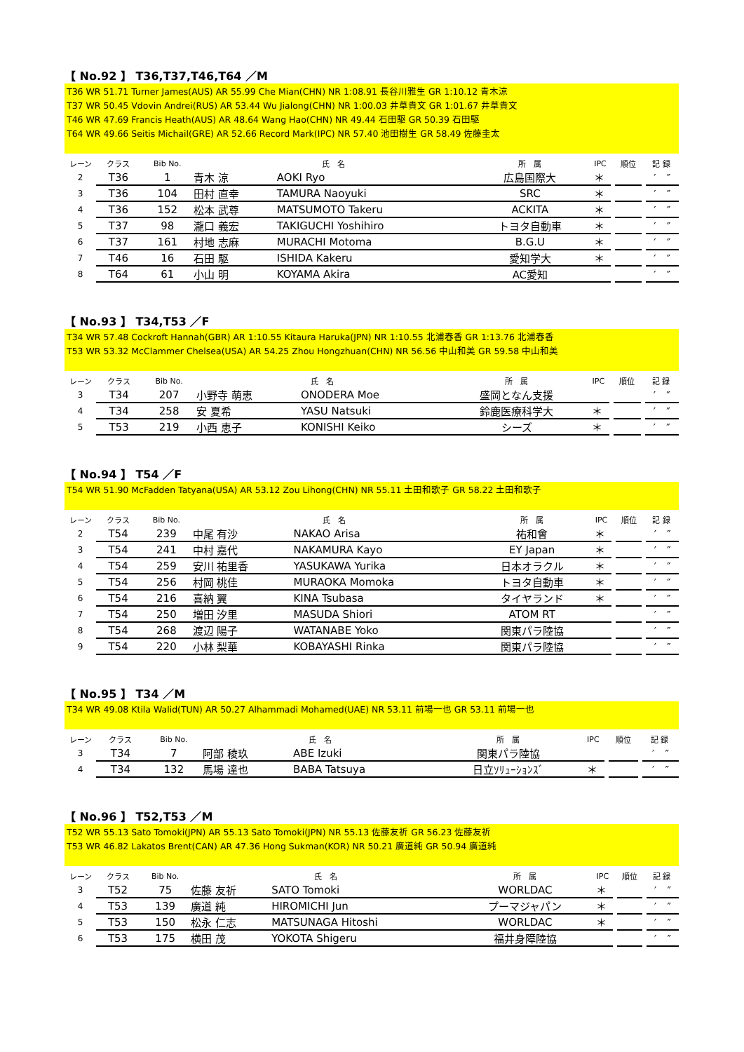【 No.92 】 T36,T37,T46,T64 ／M
T36 WR 51.71 Turner James(AUS) AR 55.99 Che Mian(CHN) NR 1:08.91 長谷川雅生 GR 1:10.12 青木涼
T37 WR 50.45 Vdovin Andrei(RUS) AR 53.44 Wu Jialong(CHN) NR 1:00.03 井草貴文 GR 1:01.67 井草貴文
T46 WR 47.69 Francis Heath(AUS) AR 48.64 Wang Hao(CHN) NR 49.44 石田駆 GR 50.39 石田駆
T64 WR 49.66 Seitis Michail(GRE) AR 52.66 Record Mark(IPC) NR 57.40 池田樹生 GR 58.49 佐藤圭太
| レーン | クラス | Bib No. | 氏 名 | | 所 属 | IPC | 順位 | 記 録 |
| --- | --- | --- | --- | --- | --- | --- | --- | --- |
| 2 | T36 | 1 | 青木 涼 | AOKI Ryo | 広島国際大 | ＊ | | ′ ″ |
| 3 | T36 | 104 | 田村 直幸 | TAMURA Naoyuki | SRC | ＊ | | ′ ″ |
| 4 | T36 | 152 | 松本 武尊 | MATSUMOTO Takeru | ACKITA | ＊ | | ′ ″ |
| 5 | T37 | 98 | 瀧口 義宏 | TAKIGUCHI Yoshihiro | トヨタ自動車 | ＊ | | ′ ″ |
| 6 | T37 | 161 | 村地 志麻 | MURACHI Motoma | B.G.U | ＊ | | ′ ″ |
| 7 | T46 | 16 | 石田 駆 | ISHIDA Kakeru | 愛知学大 | ＊ | | ′ ″ |
| 8 | T64 | 61 | 小山 明 | KOYAMA Akira | AC愛知 | | | ′ ″ |
【 No.93 】 T34,T53 ／F
T34 WR 57.48 Cockroft Hannah(GBR) AR 1:10.55 Kitaura Haruka(JPN) NR 1:10.55 北浦春香 GR 1:13.76 北浦春香
T53 WR 53.32 McClammer Chelsea(USA) AR 54.25 Zhou Hongzhuan(CHN) NR 56.56 中山和美 GR 59.58 中山和美
| レーン | クラス | Bib No. | 氏 名 | | 所 属 | IPC | 順位 | 記 録 |
| --- | --- | --- | --- | --- | --- | --- | --- | --- |
| 3 | T34 | 207 | 小野寺 萌恵 | ONODERA Moe | 盛岡となん支援 | | | ′ ″ |
| 4 | T34 | 258 | 安 夏希 | YASU Natsuki | 鈴鹿医療科学大 | ＊ | | ′ ″ |
| 5 | T53 | 219 | 小西 恵子 | KONISHI Keiko | シーズ | ＊ | | ′ ″ |
【 No.94 】 T54 ／F
T54 WR 51.90 McFadden Tatyana(USA) AR 53.12 Zou Lihong(CHN) NR 55.11 土田和歌子 GR 58.22 土田和歌子
| レーン | クラス | Bib No. | 氏 名 | | 所 属 | IPC | 順位 | 記 録 |
| --- | --- | --- | --- | --- | --- | --- | --- | --- |
| 2 | T54 | 239 | 中尾 有沙 | NAKAO Arisa | 祐和會 | ＊ | | ′ ″ |
| 3 | T54 | 241 | 中村 嘉代 | NAKAMURA Kayo | EY Japan | ＊ | | ′ ″ |
| 4 | T54 | 259 | 安川 祐里香 | YASUKAWA Yurika | 日本オラクル | ＊ | | ′ ″ |
| 5 | T54 | 256 | 村岡 桃佳 | MURAOKA Momoka | トヨタ自動車 | ＊ | | ′ ″ |
| 6 | T54 | 216 | 喜納 翼 | KINA Tsubasa | タイヤランド | ＊ | | ′ ″ |
| 7 | T54 | 250 | 増田 汐里 | MASUDA Shiori | ATOM RT | | | ′ ″ |
| 8 | T54 | 268 | 渡辺 陽子 | WATANABE Yoko | 関東パラ陸協 | | | ′ ″ |
| 9 | T54 | 220 | 小林 梨華 | KOBAYASHI Rinka | 関東パラ陸協 | | | ′ ″ |
【 No.95 】 T34 ／M
T34 WR 49.08 Ktila Walid(TUN) AR 50.27 Alhammadi Mohamed(UAE) NR 53.11 前場一也 GR 53.11 前場一也
| レーン | クラス | Bib No. | 氏 名 | | 所 属 | IPC | 順位 | 記 録 |
| --- | --- | --- | --- | --- | --- | --- | --- | --- |
| 3 | T34 | 7 | 阿部 稜玖 | ABE Izuki | 関東パラ陸協 | | | ′ ″ |
| 4 | T34 | 132 | 馬場 達也 | BABA Tatsuya | 日立ｿﾘｭｰｼｮﾝｽﾞ | ＊ | | ′ ″ |
【 No.96 】 T52,T53 ／M
T52 WR 55.13 Sato Tomoki(JPN) AR 55.13 Sato Tomoki(JPN) NR 55.13 佐藤友祈 GR 56.23 佐藤友祈
T53 WR 46.82 Lakatos Brent(CAN) AR 47.36 Hong Sukman(KOR) NR 50.21 廣道純 GR 50.94 廣道純
| レーン | クラス | Bib No. | 氏 名 | | 所 属 | IPC | 順位 | 記 録 |
| --- | --- | --- | --- | --- | --- | --- | --- | --- |
| 3 | T52 | 75 | 佐藤 友祈 | SATO Tomoki | WORLDAC | ＊ | | ′ ″ |
| 4 | T53 | 139 | 廣道 純 | HIROMICHI Jun | プーマジャパン | ＊ | | ′ ″ |
| 5 | T53 | 150 | 松永 仁志 | MATSUNAGA Hitoshi | WORLDAC | ＊ | | ′ ″ |
| 6 | T53 | 175 | 横田 茂 | YOKOTA Shigeru | 福井身障陸協 | | | ′ ″ |